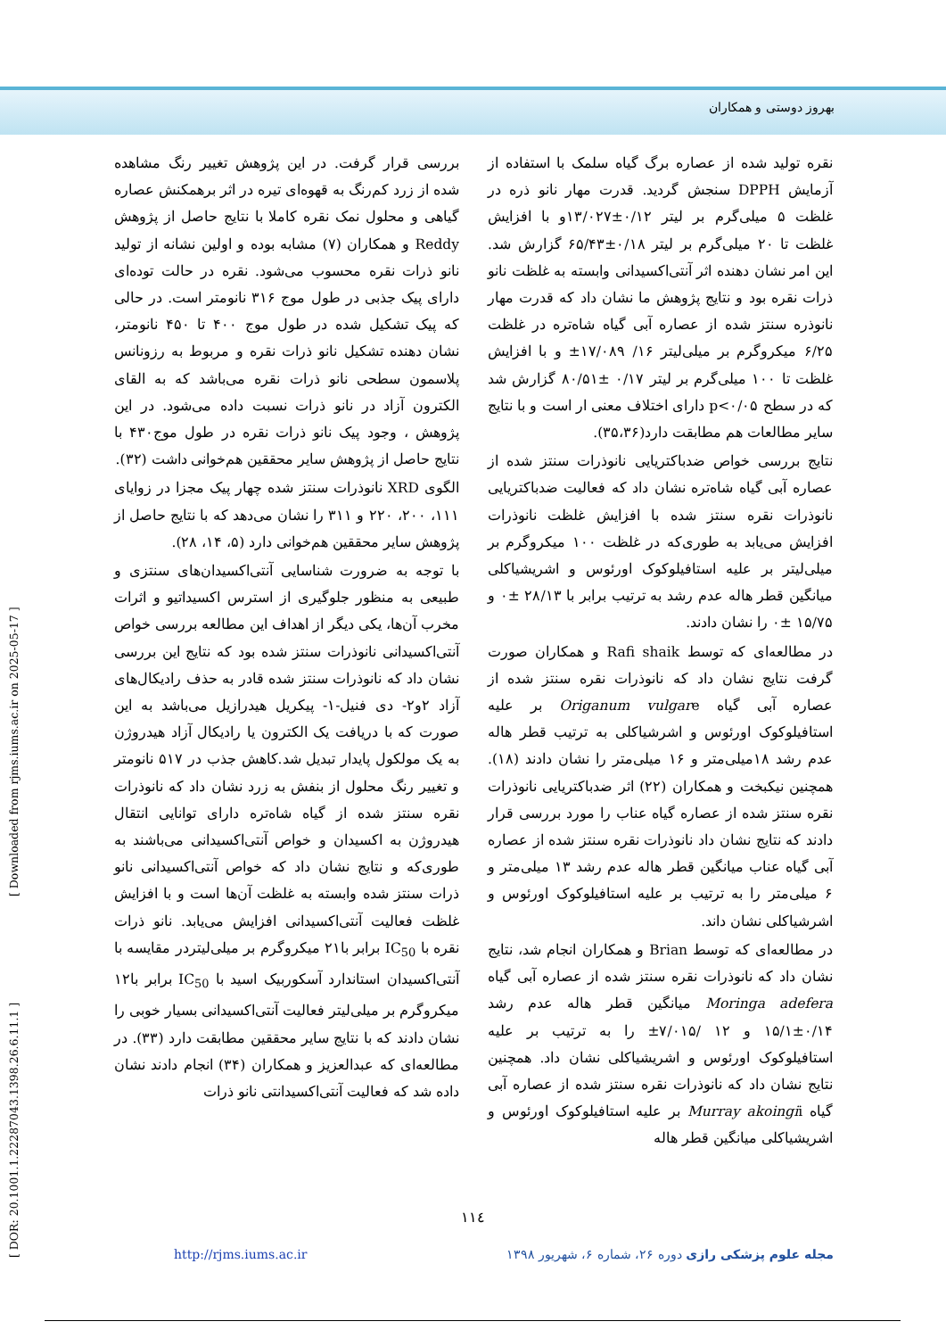بهروز دوستی و همکاران
[ DOR: 20.1001.1.22287043.1398.26.6.11.1 ] [ Downloaded from rjms.iums.ac.ir on 2025-05-17 ]
بررسی قرار گرفت. در این پژوهش تغییر رنگ مشاهده شده از زرد کم‌رنگ به قهوه‌ای تیره در اثر برهمکنش عصاره گیاهی و محلول نمک نقره کاملا با نتایج حاصل از پژوهش Reddy و همکاران (۷) مشابه بوده و اولین نشانه از تولید نانو ذرات نقره محسوب می‌شود. نقره در حالت توده‌ای دارای پیک جذبی در طول موج ۳۱۶ نانومتر است. در حالی که پیک تشکیل شده در طول موج ۴۰۰ تا ۴۵۰ نانومتر، نشان دهنده تشکیل نانو ذرات نقره و مربوط به رزونانس پلاسمون سطحی نانو ذرات نقره می‌باشد که به القای الکترون آزاد در نانو ذرات نسبت داده می‌شود. در این پژوهش ، وجود پیک نانو ذرات نقره در طول موج۴۳۰ با نتایج حاصل از پژوهش سایر محققین هم‌خوانی داشت (۳۲).
الگوی XRD نانوذرات سنتز شده چهار پیک مجزا در زوایای ۱۱۱، ۲۰۰، ۲۲۰ و ۳۱۱ را نشان می‌دهد که با نتایج حاصل از پژوهش سایر محققین هم‌خوانی دارد (۵، ۱۴، ۲۸).
با توجه به ضرورت شناسایی آنتی‌اکسیدان‌های سنتزی و طبیعی به منظور جلوگیری از استرس اکسیداتیو و اثرات مخرب آن‌ها، یکی دیگر از اهداف این مطالعه بررسی خواص آنتی‌اکسیدانی نانوذرات سنتز شده بود که نتایج این بررسی نشان داد که نانوذرات سنتز شده قادر به حذف رادیکال‌های آزاد ۲و۲- دی فنیل-۱- پیکریل هیدرازیل می‌باشد به این صورت که با دریافت یک الکترون یا رادیکال آزاد هیدروژن به یک مولکول پایدار تبدیل شد.کاهش جذب در ۵۱۷ نانومتر و تغییر رنگ محلول از بنفش به زرد نشان داد که نانوذرات نقره سنتز شده از گیاه شاه‌تره دارای توانایی انتقال هیدروژن به اکسیدان و خواص آنتی‌اکسیدانی می‌باشند به طوری‌که و نتایج نشان داد که خواص آنتی‌اکسیدانی نانو ذرات سنتز شده وابسته به غلظت آن‌ها است و با افزایش غلظت فعالیت آنتی‌اکسیدانی افزایش می‌یابد. نانو ذرات نقره با IC<sub>50</sub> برابر با۲۱ میکروگرم بر میلی‌لیتردر مقایسه با آنتی‌اکسیدان استاندارد آسکوربیک اسید با IC<sub>50</sub> برابر با۱۲ میکروگرم بر میلی‌لیتر فعالیت آنتی‌اکسیدانی بسیار خوبی را نشان دادند که با نتایج سایر محققین مطابقت دارد (۳۳). در مطالعه‌ای که عبدالعزیز و همکاران (۳۴) انجام دادند نشان داده شد که فعالیت آنتی‌اکسیدانتی نانو ذرات
نقره تولید شده از عصاره برگ گیاه سلمک با استفاده از آزمایش DPPH سنجش گردید. قدرت مهار نانو ذره در غلظت ۵ میلی‌گرم بر لیتر ۰/۱۲±۱۳/۰۲۷و با افزایش غلظت تا ۲۰ میلی‌گرم بر لیتر ۰/۱۸±۶۵/۴۳ گزارش شد. این امر نشان دهنده اثر آنتی‌اکسیدانی وابسته به غلظت نانو ذرات نقره بود و نتایج پژوهش ما نشان داد که قدرت مهار نانوذره سنتز شده از عصاره آبی گیاه شاه‌تره در غلظت ۶/۲۵ میکروگرم بر میلی‌لیتر ۱۶/ ۱۷/۰۸۹± و با افزایش غلظت تا ۱۰۰ میلی‌گرم بر لیتر ۰/۱۷ ±۸۰/۵۱ گزارش شد که در سطح p<۰/۰۵ دارای اختلاف معنی ار است و با نتایج سایر مطالعات هم مطابقت دارد(۳۵،۳۶).
نتایج بررسی خواص ضدباکتریایی نانوذرات سنتز شده از عصاره آبی گیاه شاه‌تره نشان داد که فعالیت ضدباکتریایی نانوذرات نقره سنتز شده با افزایش غلظت نانوذرات افزایش می‌یابد به طوری‌که در غلظت ۱۰۰ میکروگرم بر میلی‌لیتر بر علیه استافیلوکوک اورئوس و اشریشیاکلی میانگین قطر هاله عدم رشد به ترتیب برابر با ۲۸/۱۳ ±۰ و ۱۵/۷۵ ±۰ را نشان دادند.
در مطالعه‌ای که توسط Rafi shaik و همکاران صورت گرفت نتایج نشان داد که نانوذرات نقره سنتز شده از عصاره آبی گیاه Origanum vulgare بر علیه استافیلوکوک اورئوس و اشرشیاکلی به ترتیب قطر هاله عدم رشد ۱۸میلی‌متر و ۱۶ میلی‌متر را نشان دادند (۱۸). همچنین نیکبخت و همکاران (۲۲) اثر ضدباکتریایی نانوذرات نقره سنتز شده از عصاره گیاه عناب را مورد بررسی قرار دادند که نتایج نشان داد نانوذرات نقره سنتز شده از عصاره آبی گیاه عناب میانگین قطر هاله عدم رشد ۱۳ میلی‌متر و ۶ میلی‌متر را به ترتیب بر علیه استافیلوکوک اورئوس و اشرشیاکلی نشان داند.
در مطالعه‌ای که توسط Brian و همکاران انجام شد، نتایج نشان داد که نانوذرات نقره سنتز شده از عصاره آبی گیاه Moringa adefera میانگین قطر هاله عدم رشد ۰/۱۴±۱۵/۱ و ۱۲ /۷/۰۱۵± را به ترتیب بر علیه استافیلوکوک اورئوس و اشریشیاکلی نشان داد. همچنین نتایج نشان داد که نانوذرات نقره سنتز شده از عصاره آبی گیاه Murray akoingii بر علیه استافیلوکوک اورئوس و اشریشیاکلی میانگین قطر هاله
۱۱٤
مجله علوم پزشکی رازی دوره ۲۶، شماره ۶، شهریور ۱۳۹۸ http://rjms.iums.ac.ir